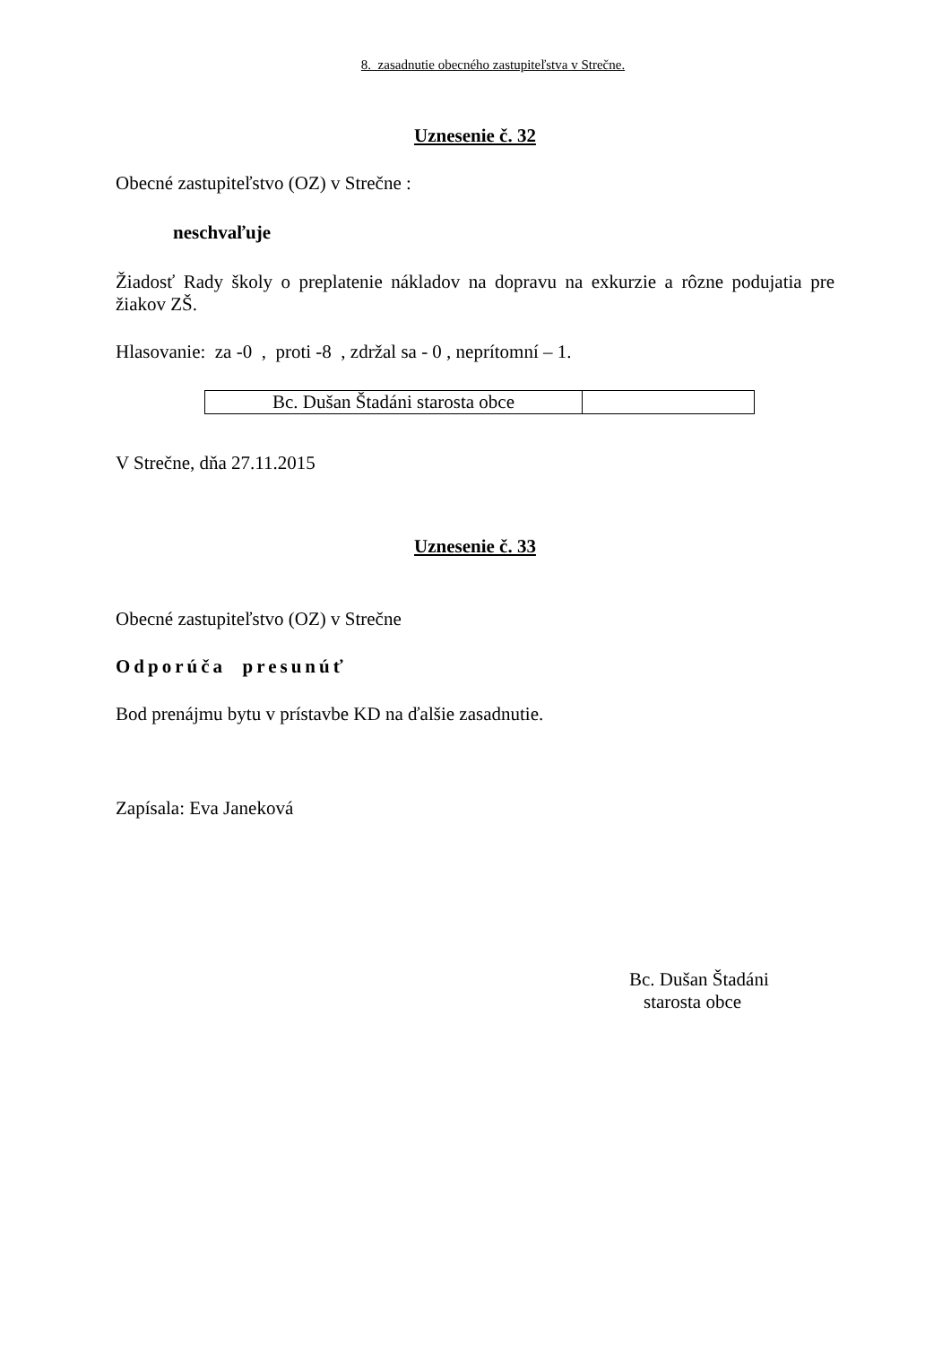8. zasadnutie obecného zastupiteľstva v Strečne.
Uznesenie č. 32
Obecné zastupiteľstvo (OZ) v Strečne :
neschvaľuje
Žiadosť Rady školy o preplatenie nákladov na dopravu na exkurzie a rôzne podujatia pre žiakov ZŠ.
Hlasovanie: za -0 , proti -8 , zdržal sa - 0 , neprítomní – 1.
| Bc. Dušan Štadáni starosta obce | |
V Strečne, dňa 27.11.2015
Uznesenie č. 33
Obecné zastupiteľstvo (OZ) v Strečne
Odporúča presunúť
Bod prenájmu bytu v prístavbe KD na ďalšie zasadnutie.
Zapísala: Eva Janeková
Bc. Dušan Štadáni
starosta obce